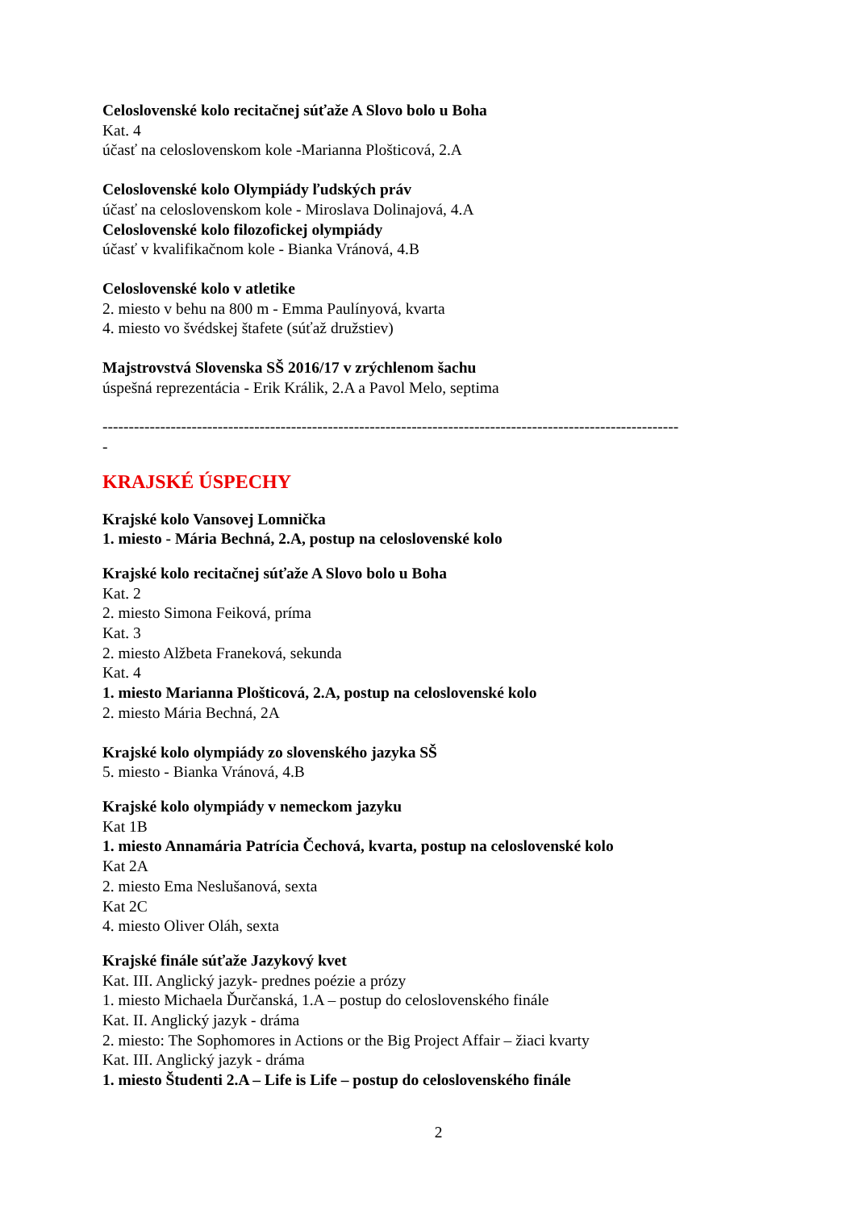Celoslovenské kolo recitačnej súťaže A Slovo bolo u Boha
Kat. 4
účasť na celoslovenskom kole -Marianna Plošticová, 2.A
Celoslovenské kolo Olympiády ľudských práv
účasť na celoslovenskom kole - Miroslava Dolinajová, 4.A
Celoslovenské kolo filozofickej olympiády
účasť v kvalifikačnom kole - Bianka Vránová, 4.B
Celoslovenské kolo v atletike
2. miesto v behu na 800 m - Emma Paulínyová, kvarta
4. miesto vo švédskej štafete (súťaž družstiev)
Majstrovstvá Slovenska SŠ 2016/17 v zrýchlenom šachu
úspešná reprezentácia - Erik Králik, 2.A a Pavol Melo, septima
--------------------------------------------------------------------------------------------------------------
-
KRAJSKÉ ÚSPECHY
Krajské kolo Vansovej Lomnička
1. miesto - Mária Bechná, 2.A, postup na celoslovenské kolo
Krajské kolo recitačnej súťaže A Slovo bolo u Boha
Kat. 2
2. miesto Simona Feiková, príma
Kat. 3
2. miesto Alžbeta Franeková, sekunda
Kat. 4
1. miesto Marianna Plošticová, 2.A, postup na celoslovenské kolo
2. miesto Mária Bechná, 2A
Krajské kolo olympiády zo slovenského jazyka SŠ
5. miesto - Bianka Vránová, 4.B
Krajské kolo olympiády v nemeckom jazyku
Kat 1B
1. miesto Annamária Patrícia Čechová, kvarta, postup na celoslovenské kolo
Kat 2A
2. miesto Ema Neslušanová, sexta
Kat 2C
4. miesto Oliver Oláh, sexta
Krajské finále súťaže Jazykový kvet
Kat. III. Anglický jazyk- prednes poézie a prózy
1. miesto Michaela Ďurčanská, 1.A – postup do celoslovenského finále
Kat. II. Anglický jazyk - dráma
2. miesto: The Sophomores in Actions or the Big Project Affair – žiaci kvarty
Kat. III. Anglický jazyk - dráma
1. miesto Študenti 2.A – Life is Life – postup do celoslovenského finále
2